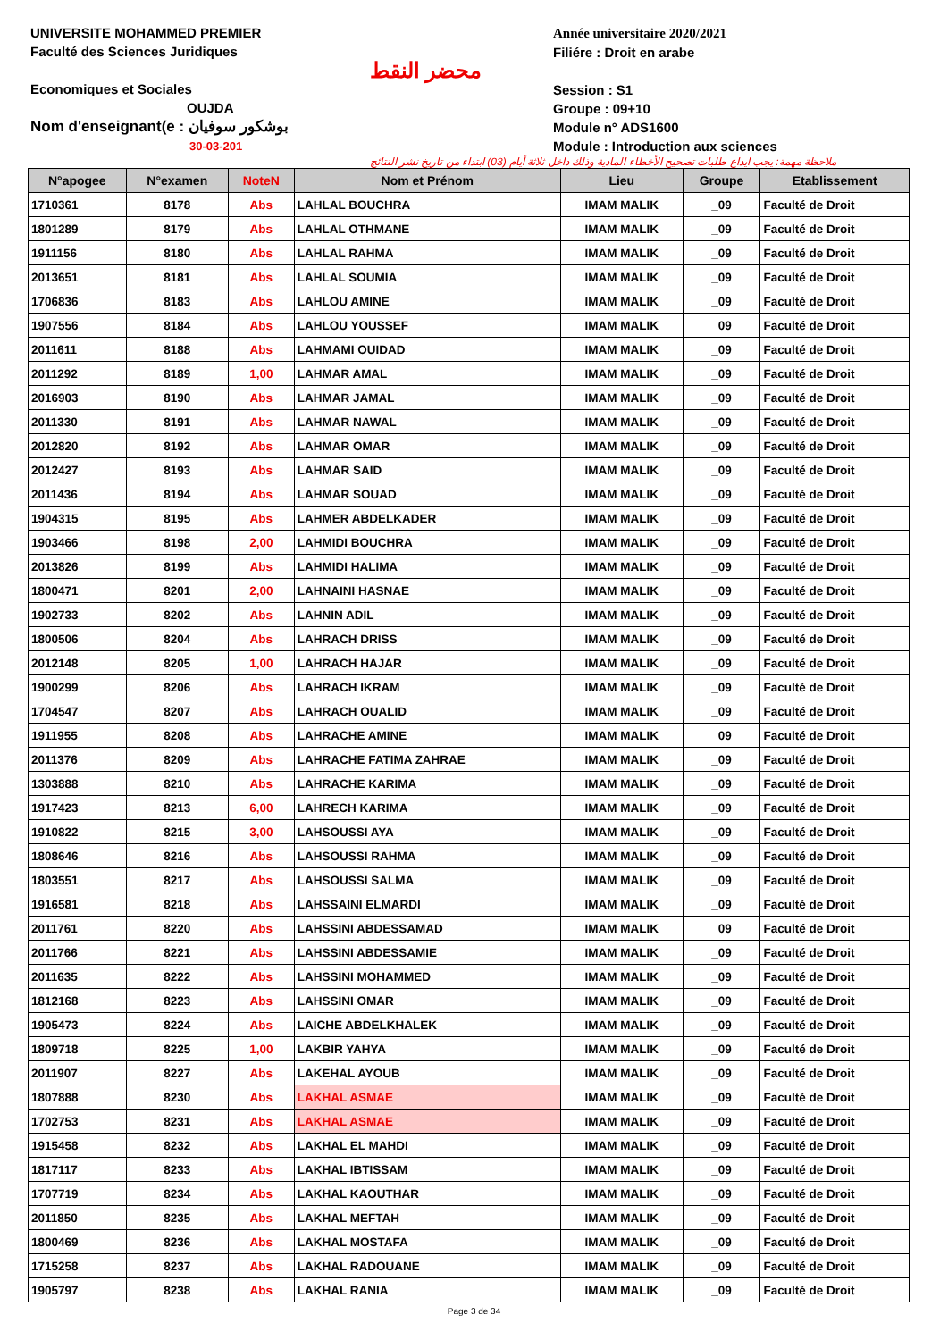UNIVERSITE MOHAMMED PREMIER
Faculté des Sciences Juridiques
Economiques et Sociales
OUJDA
Nom d'enseignant(e : بوشكور سوفيان
30-03-201
محضر النقط
Année universitaire 2020/2021
Filiére : Droit en arabe
Session : S1
Groupe : 09+10
Module n° ADS1600
Module : Introduction aux sciences
ملاحظة مهمة: يجب ايداع طلبات تصحيح الأخطاء المادية وذلك داخل ثلاثة أيام (03) ابتداء من تاريخ نشر النتائج
| N°apogee | N°examen | NoteN | Nom et Prénom | Lieu | Groupe | Etablissement |
| --- | --- | --- | --- | --- | --- | --- |
| 1710361 | 8178 | Abs | LAHLAL BOUCHRA | IMAM MALIK | _09 | Faculté de Droit |
| 1801289 | 8179 | Abs | LAHLAL OTHMANE | IMAM MALIK | _09 | Faculté de Droit |
| 1911156 | 8180 | Abs | LAHLAL RAHMA | IMAM MALIK | _09 | Faculté de Droit |
| 2013651 | 8181 | Abs | LAHLAL SOUMIA | IMAM MALIK | _09 | Faculté de Droit |
| 1706836 | 8183 | Abs | LAHLOU AMINE | IMAM MALIK | _09 | Faculté de Droit |
| 1907556 | 8184 | Abs | LAHLOU YOUSSEF | IMAM MALIK | _09 | Faculté de Droit |
| 2011611 | 8188 | Abs | LAHMAMI OUIDAD | IMAM MALIK | _09 | Faculté de Droit |
| 2011292 | 8189 | 1,00 | LAHMAR AMAL | IMAM MALIK | _09 | Faculté de Droit |
| 2016903 | 8190 | Abs | LAHMAR JAMAL | IMAM MALIK | _09 | Faculté de Droit |
| 2011330 | 8191 | Abs | LAHMAR NAWAL | IMAM MALIK | _09 | Faculté de Droit |
| 2012820 | 8192 | Abs | LAHMAR OMAR | IMAM MALIK | _09 | Faculté de Droit |
| 2012427 | 8193 | Abs | LAHMAR SAID | IMAM MALIK | _09 | Faculté de Droit |
| 2011436 | 8194 | Abs | LAHMAR SOUAD | IMAM MALIK | _09 | Faculté de Droit |
| 1904315 | 8195 | Abs | LAHMER ABDELKADER | IMAM MALIK | _09 | Faculté de Droit |
| 1903466 | 8198 | 2,00 | LAHMIDI BOUCHRA | IMAM MALIK | _09 | Faculté de Droit |
| 2013826 | 8199 | Abs | LAHMIDI HALIMA | IMAM MALIK | _09 | Faculté de Droit |
| 1800471 | 8201 | 2,00 | LAHNAINI HASNAE | IMAM MALIK | _09 | Faculté de Droit |
| 1902733 | 8202 | Abs | LAHNIN ADIL | IMAM MALIK | _09 | Faculté de Droit |
| 1800506 | 8204 | Abs | LAHRACH DRISS | IMAM MALIK | _09 | Faculté de Droit |
| 2012148 | 8205 | 1,00 | LAHRACH HAJAR | IMAM MALIK | _09 | Faculté de Droit |
| 1900299 | 8206 | Abs | LAHRACH IKRAM | IMAM MALIK | _09 | Faculté de Droit |
| 1704547 | 8207 | Abs | LAHRACH OUALID | IMAM MALIK | _09 | Faculté de Droit |
| 1911955 | 8208 | Abs | LAHRACHE AMINE | IMAM MALIK | _09 | Faculté de Droit |
| 2011376 | 8209 | Abs | LAHRACHE FATIMA ZAHRAE | IMAM MALIK | _09 | Faculté de Droit |
| 1303888 | 8210 | Abs | LAHRACHE KARIMA | IMAM MALIK | _09 | Faculté de Droit |
| 1917423 | 8213 | 6,00 | LAHRECH KARIMA | IMAM MALIK | _09 | Faculté de Droit |
| 1910822 | 8215 | 3,00 | LAHSOUSSI AYA | IMAM MALIK | _09 | Faculté de Droit |
| 1808646 | 8216 | Abs | LAHSOUSSI RAHMA | IMAM MALIK | _09 | Faculté de Droit |
| 1803551 | 8217 | Abs | LAHSOUSSI SALMA | IMAM MALIK | _09 | Faculté de Droit |
| 1916581 | 8218 | Abs | LAHSSAINI ELMARDI | IMAM MALIK | _09 | Faculté de Droit |
| 2011761 | 8220 | Abs | LAHSSINI ABDESSAMAD | IMAM MALIK | _09 | Faculté de Droit |
| 2011766 | 8221 | Abs | LAHSSINI ABDESSAMIE | IMAM MALIK | _09 | Faculté de Droit |
| 2011635 | 8222 | Abs | LAHSSINI MOHAMMED | IMAM MALIK | _09 | Faculté de Droit |
| 1812168 | 8223 | Abs | LAHSSINI OMAR | IMAM MALIK | _09 | Faculté de Droit |
| 1905473 | 8224 | Abs | LAICHE ABDELKHALEK | IMAM MALIK | _09 | Faculté de Droit |
| 1809718 | 8225 | 1,00 | LAKBIR YAHYA | IMAM MALIK | _09 | Faculté de Droit |
| 2011907 | 8227 | Abs | LAKEHAL AYOUB | IMAM MALIK | _09 | Faculté de Droit |
| 1807888 | 8230 | Abs | LAKHAL ASMAE | IMAM MALIK | _09 | Faculté de Droit |
| 1702753 | 8231 | Abs | LAKHAL ASMAE | IMAM MALIK | _09 | Faculté de Droit |
| 1915458 | 8232 | Abs | LAKHAL EL MAHDI | IMAM MALIK | _09 | Faculté de Droit |
| 1817117 | 8233 | Abs | LAKHAL IBTISSAM | IMAM MALIK | _09 | Faculté de Droit |
| 1707719 | 8234 | Abs | LAKHAL KAOUTHAR | IMAM MALIK | _09 | Faculté de Droit |
| 2011850 | 8235 | Abs | LAKHAL MEFTAH | IMAM MALIK | _09 | Faculté de Droit |
| 1800469 | 8236 | Abs | LAKHAL MOSTAFA | IMAM MALIK | _09 | Faculté de Droit |
| 1715258 | 8237 | Abs | LAKHAL RADOUANE | IMAM MALIK | _09 | Faculté de Droit |
| 1905797 | 8238 | Abs | LAKHAL RANIA | IMAM MALIK | _09 | Faculté de Droit |
Page 3 de 34